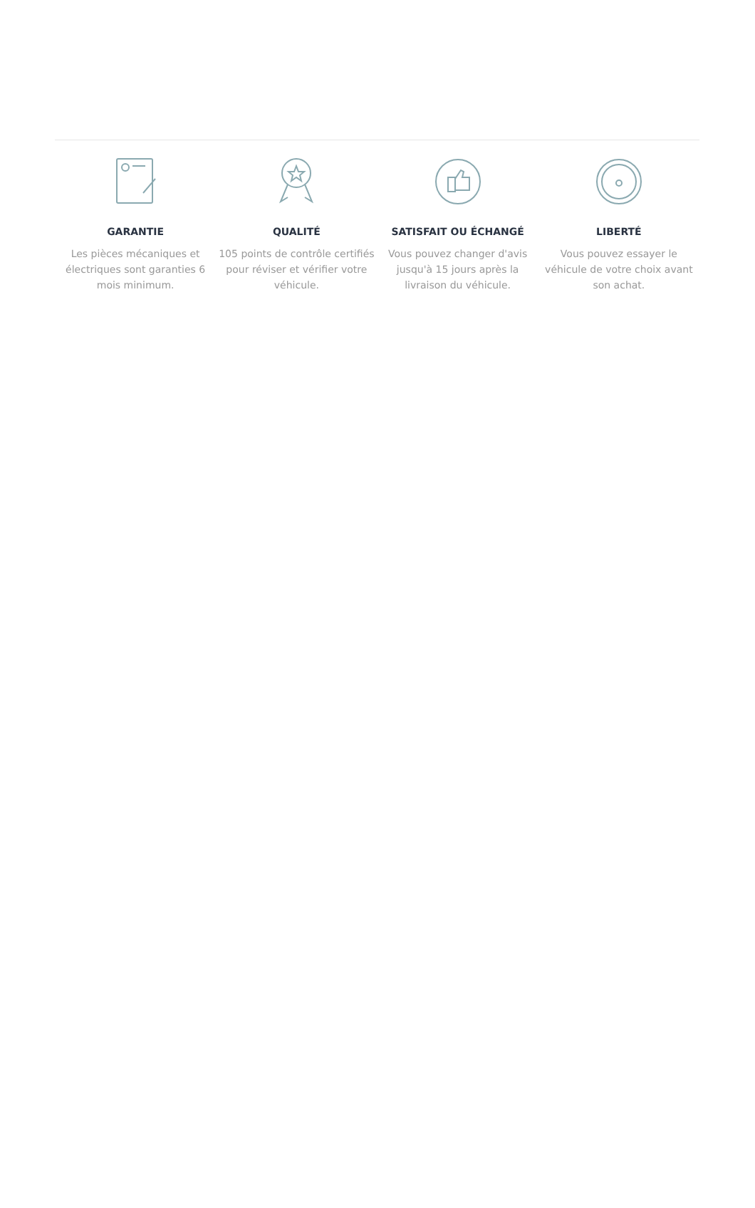GARANTIE
Les pièces mécaniques et électriques sont garanties 6 mois minimum.
QUALITÉ
105 points de contrôle certifiés pour réviser et vérifier votre véhicule.
SATISFAIT OU ÉCHANGÉ
Vous pouvez changer d'avis jusqu'à 15 jours après la livraison du véhicule.
LIBERTÉ
Vous pouvez essayer le véhicule de votre choix avant son achat.